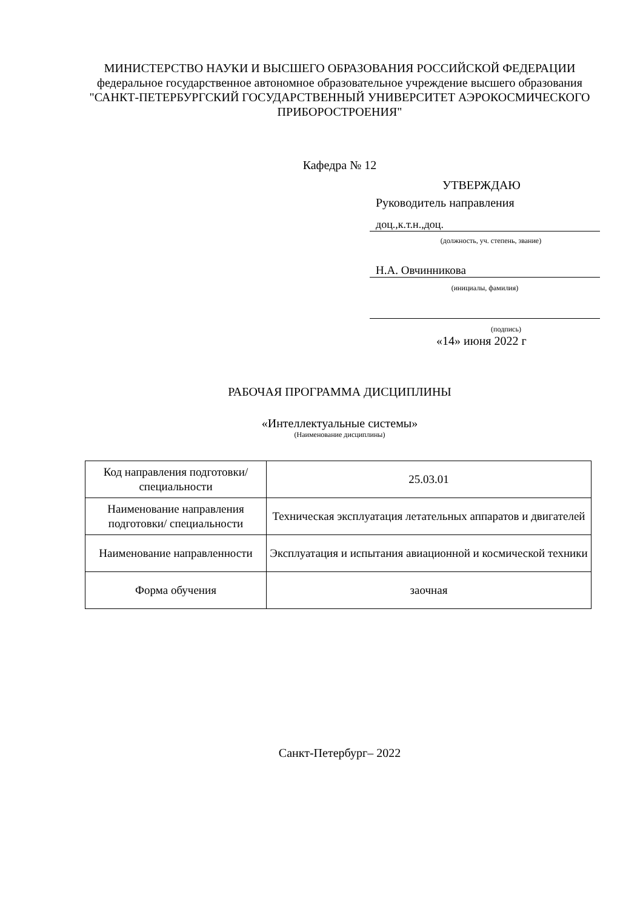МИНИСТЕРСТВО НАУКИ И ВЫСШЕГО ОБРАЗОВАНИЯ РОССИЙСКОЙ ФЕДЕРАЦИИ
федеральное государственное автономное образовательное учреждение высшего образования
"САНКТ-ПЕТЕРБУРГСКИЙ ГОСУДАРСТВЕННЫЙ УНИВЕРСИТЕТ АЭРОКОСМИЧЕСКОГО ПРИБОРОСТРОЕНИЯ"
Кафедра № 12
УТВЕРЖДАЮ
Руководитель направления
доц.,к.т.н.,доц.
(должность, уч. степень, звание)
Н.А. Овчинникова
(инициалы, фамилия)
(подпись)
«14» июня 2022 г
РАБОЧАЯ ПРОГРАММА ДИСЦИПЛИНЫ
«Интеллектуальные системы»
(Наименование дисциплины)
| Код направления подготовки/ специальности | 25.03.01 |
| Наименование направления подготовки/ специальности | Техническая эксплуатация летательных аппаратов и двигателей |
| Наименование направленности | Эксплуатация и испытания авиационной и космической техники |
| Форма обучения | заочная |
Санкт-Петербург– 2022